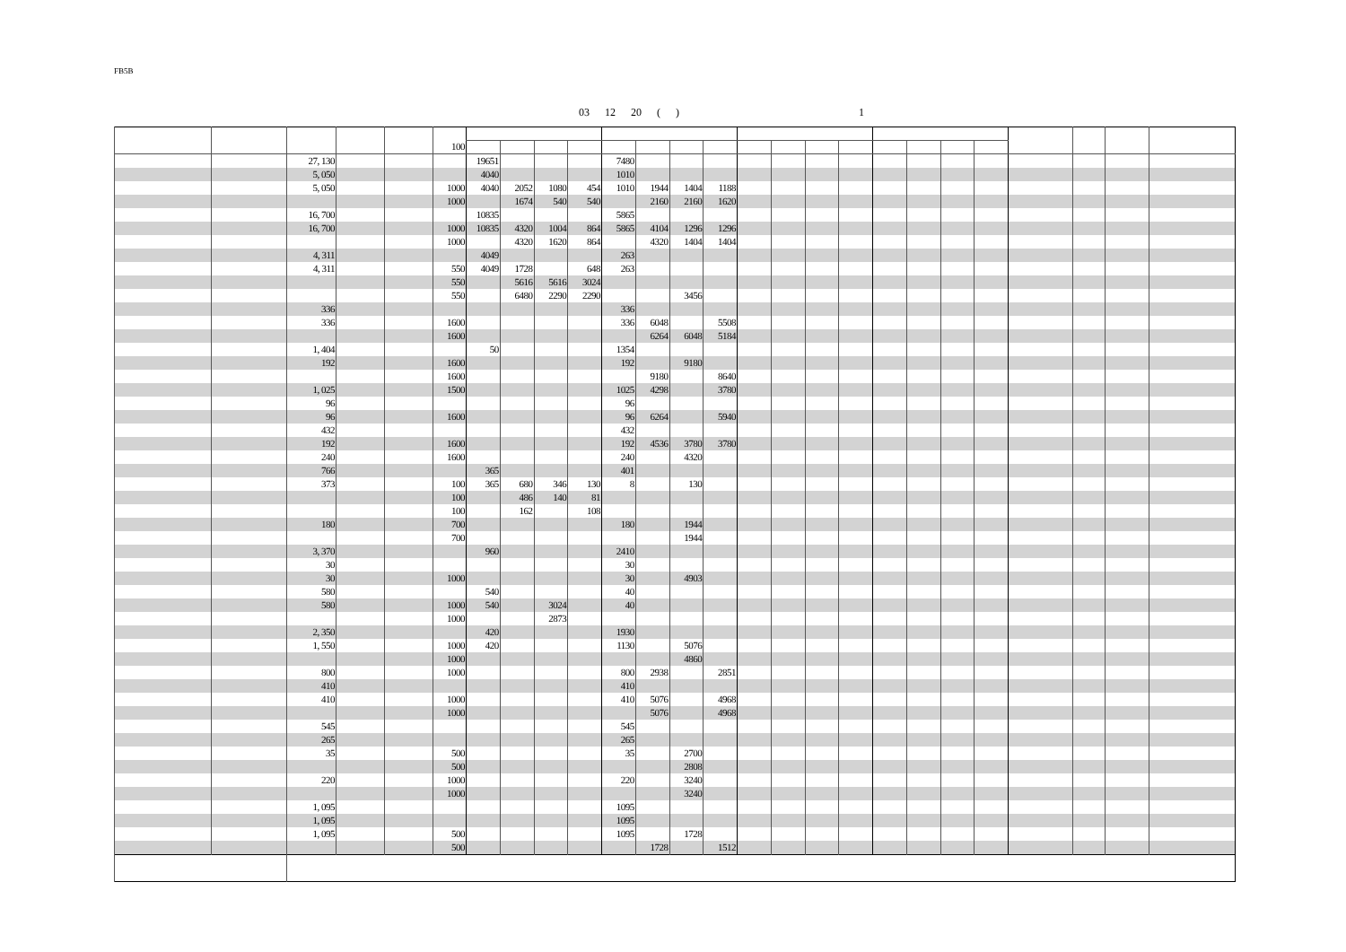FB5B
03 12 20 ( ) 1
| | | | | | 100 | | | | | | | | | | | | | | | | | | | | |
| --- | --- | --- | --- | --- | --- | --- | --- | --- | --- | --- | --- | --- | --- | --- | --- | --- | --- | --- | --- | --- | --- | --- | --- | --- | --- |
| | | 27, 130 | | | | 19651 | | | | 7480 | | | | | | | | | | | | | | | |
| | | 5, 050 | | | | 4040 | | | | 1010 | | | | | | | | | | | | | | | |
| | | 5, 050 | | | 1000 | 4040 | 2052 | 1080 | 454 | 1010 | 1944 | 1404 | 1188 | | | | | | | | | | | | |
| | | | | | 1000 | | 1674 | 540 | 540 | | 2160 | 2160 | 1620 | | | | | | | | | | | | |
| | | 16, 700 | | | | 10835 | | | | 5865 | | | | | | | | | | | | | | | |
| | | 16, 700 | | | 1000 | 10835 | 4320 | 1004 | 864 | 5865 | 4104 | 1296 | 1296 | | | | | | | | | | | | |
| | | | | | 1000 | | 4320 | 1620 | 864 | | 4320 | 1404 | 1404 | | | | | | | | | | | | |
| | | 4, 311 | | | | 4049 | | | | 263 | | | | | | | | | | | | | | | |
| | | 4, 311 | | | 550 | 4049 | 1728 | | 648 | 263 | | | | | | | | | | | | | | | |
| | | | | | 550 | | 5616 | 5616 | 3024 | | | | | | | | | | | | | | | | |
| | | | | | 550 | | 6480 | 2290 | 2290 | | | 3456 | | | | | | | | | | | | | |
| | | 336 | | | | | | | | 336 | | | | | | | | | | | | | | | |
| | | 336 | | | 1600 | | | | | 336 | 6048 | | 5508 | | | | | | | | | | | | |
| | | | | | 1600 | | | | | | 6264 | 6048 | 5184 | | | | | | | | | | | | |
| | | 1, 404 | | | | 50 | | | | 1354 | | | | | | | | | | | | | | | |
| | | 192 | | | 1600 | | | | | 192 | | 9180 | | | | | | | | | | | | | |
| | | | | | 1600 | | | | | | 9180 | | 8640 | | | | | | | | | | | | |
| | | 1, 025 | | | 1500 | | | | | 1025 | 4298 | | 3780 | | | | | | | | | | | | |
| | | 96 | | | | | | | | 96 | | | | | | | | | | | | | | | |
| | | 96 | | | 1600 | | | | | 96 | 6264 | | 5940 | | | | | | | | | | | | |
| | | 432 | | | | | | | | 432 | | | | | | | | | | | | | | | |
| | | 192 | | | 1600 | | | | | 192 | 4536 | 3780 | 3780 | | | | | | | | | | | | |
| | | 240 | | | 1600 | | | | | 240 | | 4320 | | | | | | | | | | | | | |
| | | 766 | | | | 365 | | | | 401 | | | | | | | | | | | | | | | |
| | | 373 | | | 100 | 365 | 680 | 346 | 130 | 8 | | 130 | | | | | | | | | | | | | |
| | | | | | 100 | | 486 | 140 | 81 | | | | | | | | | | | | | | | | |
| | | | | | 100 | | 162 | | 108 | | | | | | | | | | | | | | | | |
| | | 180 | | | 700 | | | | | 180 | | 1944 | | | | | | | | | | | | | |
| | | | | | 700 | | | | | | | 1944 | | | | | | | | | | | | | |
| | | 3, 370 | | | | 960 | | | | 2410 | | | | | | | | | | | | | | | |
| | | 30 | | | | | | | | 30 | | | | | | | | | | | | | | | |
| | | 30 | | | 1000 | | | | | 30 | | 4903 | | | | | | | | | | | | | |
| | | 580 | | | | 540 | | | | 40 | | | | | | | | | | | | | | | |
| | | 580 | | | 1000 | 540 | | 3024 | | 40 | | | | | | | | | | | | | | | |
| | | | | | 1000 | | | 2873 | | | | | | | | | | | | | | | | | |
| | | 2, 350 | | | | 420 | | | | 1930 | | | | | | | | | | | | | | | |
| | | 1, 550 | | | 1000 | 420 | | | | 1130 | | 5076 | | | | | | | | | | | | | |
| | | | | | 1000 | | | | | | | 4860 | | | | | | | | | | | | | |
| | | 800 | | | 1000 | | | | | 800 | 2938 | | 2851 | | | | | | | | | | | | |
| | | 410 | | | | | | | | 410 | | | | | | | | | | | | | | | |
| | | 410 | | | 1000 | | | | | 410 | 5076 | | 4968 | | | | | | | | | | | | |
| | | | | | 1000 | | | | | | 5076 | | 4968 | | | | | | | | | | | | |
| | | 545 | | | | | | | | 545 | | | | | | | | | | | | | | | |
| | | 265 | | | | | | | | 265 | | | | | | | | | | | | | | | |
| | | 35 | | | 500 | | | | | 35 | | 2700 | | | | | | | | | | | | | |
| | | | | | 500 | | | | | | | 2808 | | | | | | | | | | | | | |
| | | 220 | | | 1000 | | | | | 220 | | 3240 | | | | | | | | | | | | | |
| | | | | | 1000 | | | | | | | 3240 | | | | | | | | | | | | | |
| | | 1, 095 | | | | | | | | 1095 | | | | | | | | | | | | | | | |
| | | 1, 095 | | | | | | | | 1095 | | | | | | | | | | | | | | | |
| | | 1, 095 | | | 500 | | | | | 1095 | | 1728 | | | | | | | | | | | | | |
| | | | | | 500 | | | | | | 1728 | | 1512 | | | | | | | | | | | | |